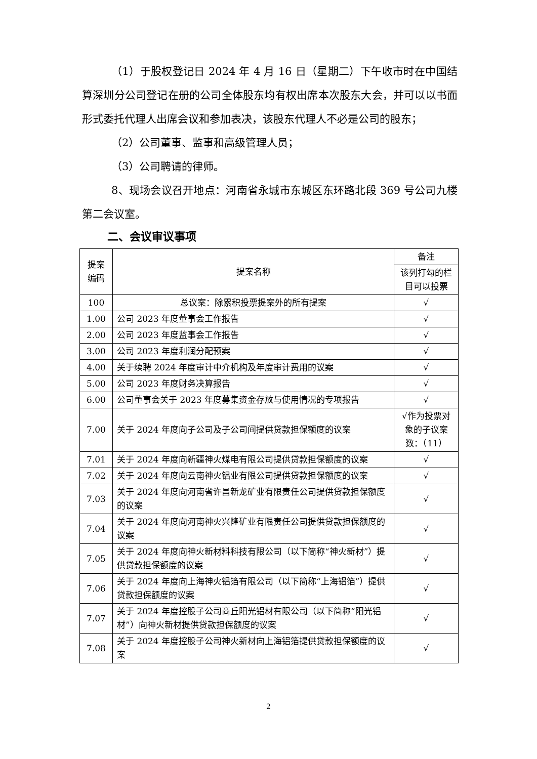（1）于股权登记日 2024 年 4 月 16 日（星期二）下午收市时在中国结算深圳分公司登记在册的公司全体股东均有权出席本次股东大会，并可以以书面形式委托代理人出席会议和参加表决，该股东代理人不必是公司的股东；
（2）公司董事、监事和高级管理人员；
（3）公司聘请的律师。
8、现场会议召开地点：河南省永城市东城区东环路北段 369 号公司九楼第二会议室。
二、会议审议事项
| 提案 编码 | 提案名称 | 备注 |
| --- | --- | --- |
| | | 该列打勾的栏目可以投票 |
| 100 | 总议案：除累积投票提案外的所有提案 | √ |
| 1.00 | 公司 2023 年度董事会工作报告 | √ |
| 2.00 | 公司 2023 年度监事会工作报告 | √ |
| 3.00 | 公司 2023 年度利润分配预案 | √ |
| 4.00 | 关于续聘 2024 年度审计中介机构及年度审计费用的议案 | √ |
| 5.00 | 公司 2023 年度财务决算报告 | √ |
| 6.00 | 公司董事会关于 2023 年度募集资金存放与使用情况的专项报告 | √ |
| 7.00 | 关于 2024 年度向子公司及子公司间提供贷款担保额度的议案 | √作为投票对象的子议案数：（11） |
| 7.01 | 关于 2024 年度向新疆神火煤电有限公司提供贷款担保额度的议案 | √ |
| 7.02 | 关于 2024 年度向云南神火铝业有限公司提供贷款担保额度的议案 | √ |
| 7.03 | 关于 2024 年度向河南省许昌新龙矿业有限责任公司提供贷款担保额度的议案 | √ |
| 7.04 | 关于 2024 年度向河南神火兴隆矿业有限责任公司提供贷款担保额度的议案 | √ |
| 7.05 | 关于 2024 年度向神火新材料科技有限公司（以下简称“神火新材”）提供贷款担保额度的议案 | √ |
| 7.06 | 关于 2024 年度向上海神火铝箔有限公司（以下简称“上海铝箔”）提供贷款担保额度的议案 | √ |
| 7.07 | 关于 2024 年度控股子公司商丘阳光铝材有限公司（以下简称“阳光铝材”）向神火新材提供贷款担保额度的议案 | √ |
| 7.08 | 关于 2024 年度控股子公司神火新材向上海铝箔提供贷款担保额度的议案 | √ |
2